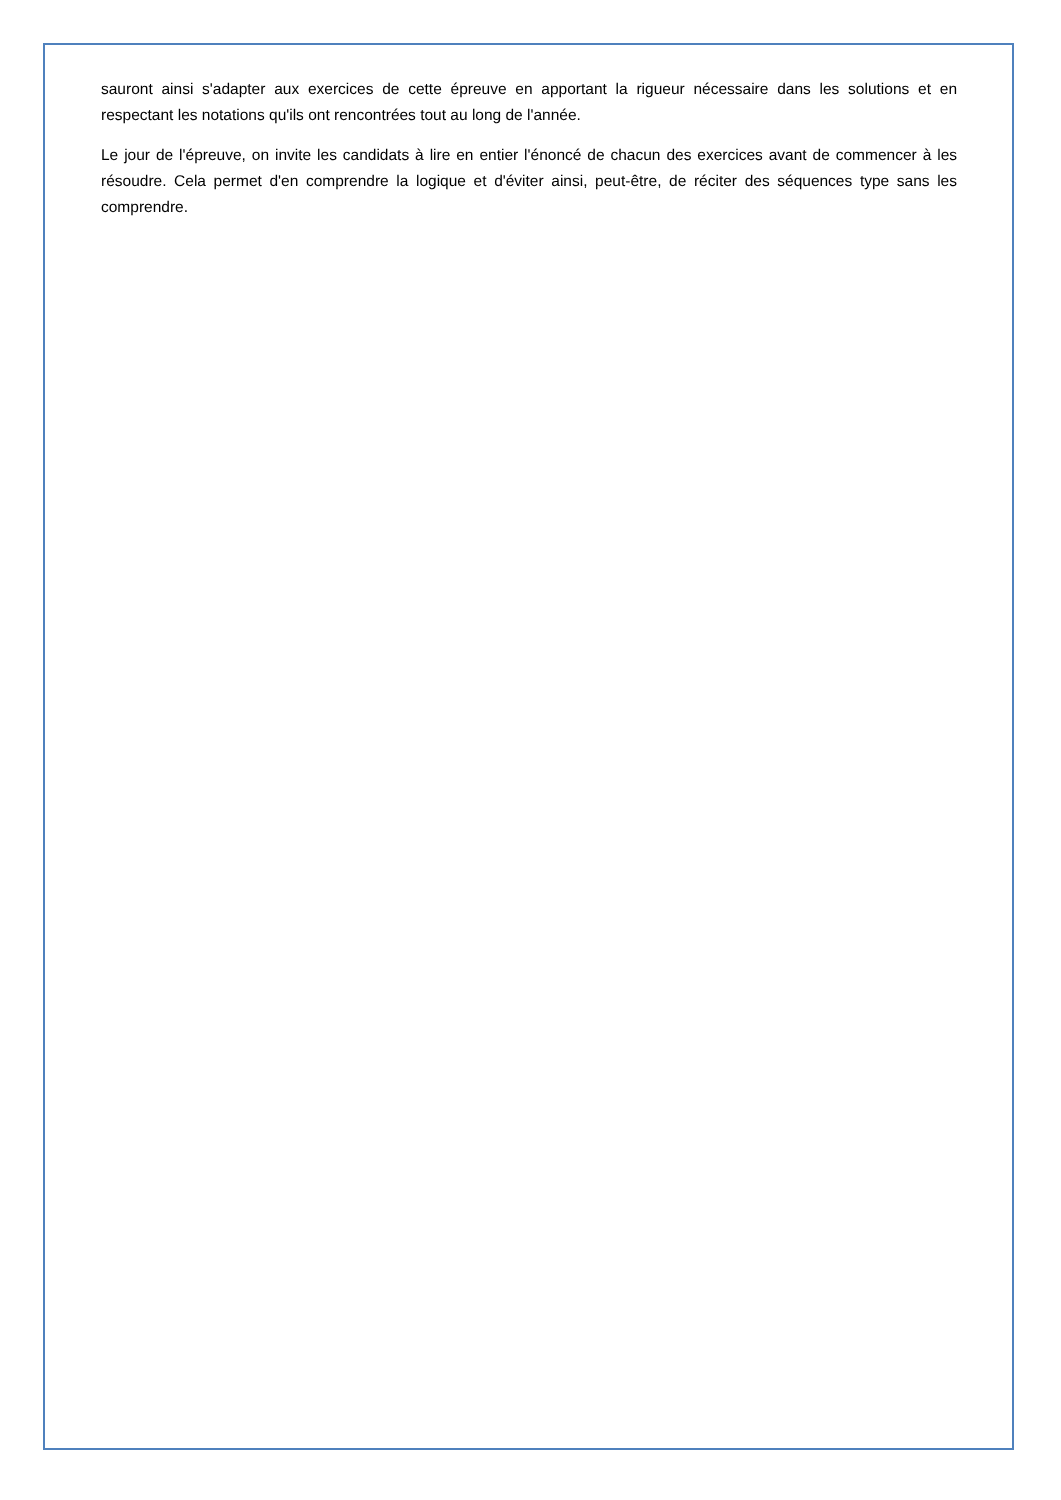sauront ainsi s'adapter aux exercices de cette épreuve en apportant la rigueur nécessaire dans les solutions et en respectant les notations qu'ils ont rencontrées tout au long de l'année.
Le jour de l'épreuve, on invite les candidats à lire en entier l'énoncé de chacun des exercices avant de commencer à les résoudre. Cela permet d'en comprendre la logique et d'éviter ainsi, peut-être, de réciter des séquences type sans les comprendre.